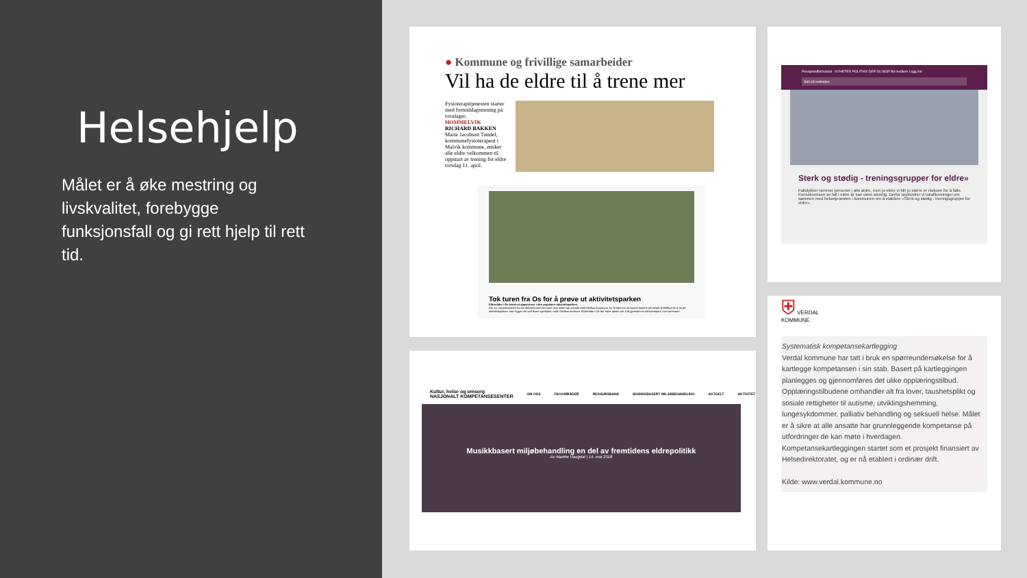Helsehjelp
Målet er å øke mestring og livskvalitet, forebygge funksjonsfall og gi rett hjelp til rett tid.
● Kommune og frivillige samarbeider
Vil ha de eldre til å trene mer
Fysioterapitjenesten starter med formiddagstrening på torsdager.
HOMMELVIK
RICHARD BAKKEN
Marte Jacobsen Tøndel, kommunefysioterapeut i Malvik kommune, ønsker alle eldre velkommen til oppstart av trening for eldre torsdag 11. april.
Tok turen fra Os for å prøve ut aktivitetsparken
Eldrerådet i Os testet ut apparatene i den populære aktivitetsparken.
Det var representanter fra Os eldreråd som for noen uker siden tok kontakt med Melhus kommune, for å høre om de kunne komme på besøk til Melhus for å se på aktivitetsparken, som ligger rett ved Buen sykehjem, midt i Melhus sentrum. Eldrerådet i Os har store planer om å få gjennom en aktivitetspark i sin kommune.
Pensjonistforbundet NYHETER POLITIKK DER DU BOR Bli medlem Logg inn
Søk på nettsiden
Sterk og stødig - treningsgrupper for eldre»
Fallulykker rammer personer i alle aldre, men jo eldre vi blir jo større er risikoen for å falle. Konsekvensen av fall i eldre år kan være alvorlig. Derfor oppfordrer vi lokalforeninger om sammen med helsetjenesten i kommunen om å etablere «Sterk og stødig - treningsgrupper for eldre».
Kultur, helse og omsorg
NASJONALT KOMPETANSESENTER OM OSS FAGOMRÅDER RESSURSBANK MUSIKKBASERT MILJØBEHANDLING AKTUELT AKTIVITET
Musikkbasert miljøbehandling en del av fremtidens eldrepolitikk
Av Marthe Haugdal | 14. mai 2018
⛨ VERDAL
KOMMUNE
Systematisk kompetansekartlegging
Verdal kommune har tatt i bruk en spørreundersøkelse for å kartlegge kompetansen i sin stab. Basert på kartleggingen planlegges og gjennomføres det ulike opplæringstilbud. Opplæringstilbudene omhandler alt fra lover, taushetsplikt og sosiale rettigheter til autisme, utviklingshemming, lungesykdommer, palliativ behandling og seksuell helse. Målet er å sikre at alle ansatte har grunnleggende kompetanse på utfordringer de kan møte i hverdagen. Kompetansekartleggingen startet som et prosjekt finansiert av Helsedirektoratet, og er nå etablert i ordinær drift.
Kilde: www.verdal.kommune.no